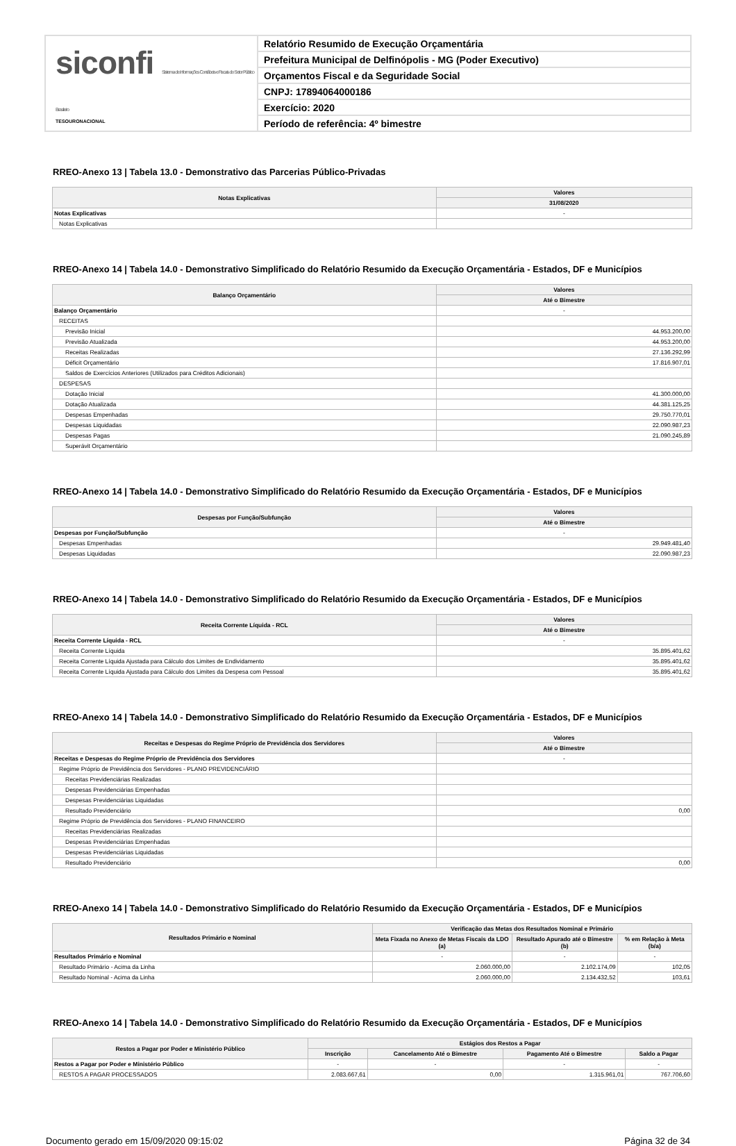siconfi Sistema de Informações Contábeis e Fiscais do Setor Público Brasileiro
TESOURONACIONAL
Relatório Resumido de Execução Orçamentária
Prefeitura Municipal de Delfinópolis - MG (Poder Executivo)
Orçamentos Fiscal e da Seguridade Social
CNPJ: 17894064000186
Exercício: 2020
Período de referência: 4º bimestre
RREO-Anexo 13 | Tabela 13.0 - Demonstrativo das Parcerias Público-Privadas
| Notas Explicativas | Valores |
| --- | --- |
| | 31/08/2020 |
| Notas Explicativas | - |
| Notas Explicativas | |
RREO-Anexo 14 | Tabela 14.0 - Demonstrativo Simplificado do Relatório Resumido da Execução Orçamentária - Estados, DF e Municípios
| Balanço Orçamentário | Valores |
| --- | --- |
| | Até o Bimestre |
| Balanço Orçamentário | - |
| RECEITAS | |
| Previsão Inicial | 44.953.200,00 |
| Previsão Atualizada | 44.953.200,00 |
| Receitas Realizadas | 27.136.292,99 |
| Déficit Orçamentário | 17.816.907,01 |
| Saldos de Exercícios Anteriores (Utilizados para Créditos Adicionais) | |
| DESPESAS | |
| Dotação Inicial | 41.300.000,00 |
| Dotação Atualizada | 44.381.125,25 |
| Despesas Empenhadas | 29.750.770,01 |
| Despesas Liquidadas | 22.090.987,23 |
| Despesas Pagas | 21.090.245,89 |
| Superávit Orçamentário | |
RREO-Anexo 14 | Tabela 14.0 - Demonstrativo Simplificado do Relatório Resumido da Execução Orçamentária - Estados, DF e Municípios
| Despesas por Função/Subfunção | Valores |
| --- | --- |
| | Até o Bimestre |
| Despesas por Função/Subfunção | - |
| Despesas Empenhadas | 29.949.481,40 |
| Despesas Liquidadas | 22.090.987,23 |
RREO-Anexo 14 | Tabela 14.0 - Demonstrativo Simplificado do Relatório Resumido da Execução Orçamentária - Estados, DF e Municípios
| Receita Corrente Líquida - RCL | Valores |
| --- | --- |
| | Até o Bimestre |
| Receita Corrente Líquida - RCL | - |
| Receita Corrente Líquida | 35.895.401,62 |
| Receita Corrente Líquida Ajustada para Cálculo dos Limites de Endividamento | 35.895.401,62 |
| Receita Corrente Líquida Ajustada para Cálculo dos Limites da Despesa com Pessoal | 35.895.401,62 |
RREO-Anexo 14 | Tabela 14.0 - Demonstrativo Simplificado do Relatório Resumido da Execução Orçamentária - Estados, DF e Municípios
| Receitas e Despesas do Regime Próprio de Previdência dos Servidores | Valores |
| --- | --- |
| | Até o Bimestre |
| Receitas e Despesas do Regime Próprio de Previdência dos Servidores | - |
| Regime Próprio de Previdência dos Servidores - PLANO PREVIDENCIÁRIO | |
| Receitas Previdenciárias Realizadas | |
| Despesas Previdenciárias Empenhadas | |
| Despesas Previdenciárias Liquidadas | |
| Resultado Previdenciário | 0,00 |
| Regime Próprio de Previdência dos Servidores - PLANO FINANCEIRO | |
| Receitas Previdenciárias Realizadas | |
| Despesas Previdenciárias Empenhadas | |
| Despesas Previdenciárias Liquidadas | |
| Resultado Previdenciário | 0,00 |
RREO-Anexo 14 | Tabela 14.0 - Demonstrativo Simplificado do Relatório Resumido da Execução Orçamentária - Estados, DF e Municípios
| Resultados Primário e Nominal | Verificação das Metas dos Resultados Nominal e Primário | | |
| --- | --- | --- | --- |
| | Meta Fixada no Anexo de Metas Fiscais da LDO (a) | Resultado Apurado até o Bimestre (b) | % em Relação à Meta (b/a) |
| Resultados Primário e Nominal | - | - | - |
| Resultado Primário - Acima da Linha | 2.060.000,00 | 2.102.174,09 | 102,05 |
| Resultado Nominal - Acima da Linha | 2.060.000,00 | 2.134.432,52 | 103,61 |
RREO-Anexo 14 | Tabela 14.0 - Demonstrativo Simplificado do Relatório Resumido da Execução Orçamentária - Estados, DF e Municípios
| Restos a Pagar por Poder e Ministério Público | Estágios dos Restos a Pagar | | | |
| --- | --- | --- | --- | --- |
| | Inscrição | Cancelamento Até o Bimestre | Pagamento Até o Bimestre | Saldo a Pagar |
| Restos a Pagar por Poder e Ministério Público | - | - | - | - |
| RESTOS A PAGAR PROCESSADOS | 2.083.667,61 | 0,00 | 1.315.961,01 | 767.706,60 |
Documento gerado em 15/09/2020 09:15:02 Página 32 de 34